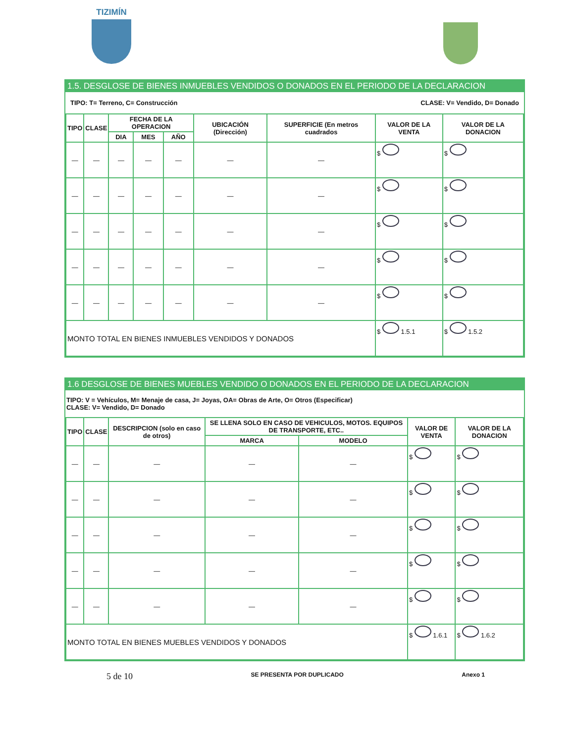TIZIMÍN
1.5. DESGLOSE DE BIENES INMUEBLES VENDIDOS O DONADOS EN EL PERIODO DE LA DECLARACION
TIPO: T= Terreno, C= Construcción CLASE: V= Vendido, D= Donado
| TIPO | CLASE | FECHA DE LA OPERACION | | | UBICACIÓN (Dirección) | SUPERFICIE (En metros cuadrados | VALOR DE LA VENTA | VALOR DE LA DONACION |
| --- | --- | --- | --- | --- | --- | --- | --- | --- |
| | | DIA | MES | AÑO | | | | |
| — | — | — | — | — | — | — | $ | $ |
| — | — | — | — | — | — | — | $ | $ |
| — | — | — | — | — | — | — | $ | $ |
| — | — | — | — | — | — | — | $ | $ |
| — | — | — | — | — | — | — | $ | $ |
| MONTO TOTAL EN BIENES INMUEBLES VENDIDOS Y DONADOS | | | | | | | $ 1.5.1 | $ 1.5.2 |
1.6 DESGLOSE DE BIENES MUEBLES VENDIDO O DONADOS EN EL PERIODO DE LA DECLARACION
TIPO: V = Vehículos, M= Menaje de casa, J= Joyas, OA= Obras de Arte, O= Otros (Especificar)
CLASE: V= Vendido, D= Donado
| TIPO | CLASE | DESCRIPCION (solo en caso de otros) | SE LLENA SOLO EN CASO DE VEHICULOS, MOTOS. EQUIPOS DE TRANSPORTE, ETC.. | | VALOR DE VENTA | VALOR DE LA DONACION |
| --- | --- | --- | --- | --- | --- | --- |
| | | | MARCA | MODELO | | |
| — | — | — | — | — | $ | $ |
| — | — | — | — | — | $ | $ |
| — | — | — | — | — | $ | $ |
| — | — | — | — | — | $ | $ |
| — | — | — | — | — | $ | $ |
| MONTO TOTAL EN BIENES MUEBLES VENDIDOS Y DONADOS | | | | | $ 1.6.1 | $ 1.6.2 |
5 de 10 SE PRESENTA POR DUPLICADO Anexo 1